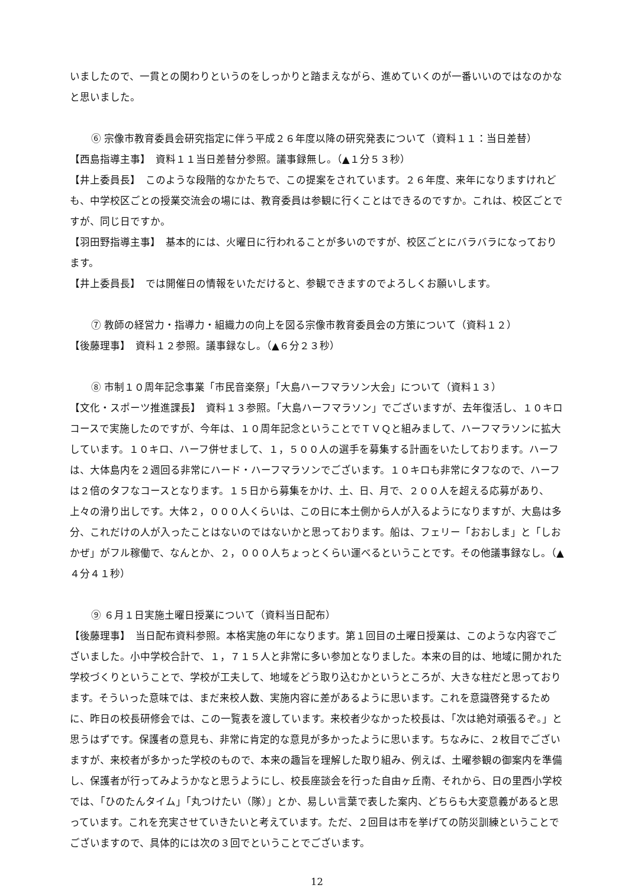いましたので、一貫との関わりというのをしっかりと踏まえながら、進めていくのが一番いいのではなのかなと思いました。
⑥ 宗像市教育委員会研究指定に伴う平成２６年度以降の研究発表について（資料１１：当日差替）
【西島指導主事】　資料１１当日差替分参照。議事録無し。（▲１分５３秒）
【井上委員長】　このような段階的なかたちで、この提案をされています。２６年度、来年になりますけれども、中学校区ごとの授業交流会の場には、教育委員は参観に行くことはできるのですか。これは、校区ごとですが、同じ日ですか。
【羽田野指導主事】　基本的には、火曜日に行われることが多いのですが、校区ごとにバラバラになっております。
【井上委員長】　では開催日の情報をいただけると、参観できますのでよろしくお願いします。
⑦ 教師の経営力・指導力・組織力の向上を図る宗像市教育委員会の方策について（資料１２）
【後藤理事】　資料１２参照。議事録なし。（▲６分２３秒）
⑧ 市制１０周年記念事業「市民音楽祭」「大島ハーフマラソン大会」について（資料１３）
【文化・スポーツ推進課長】　資料１３参照。「大島ハーフマラソン」でございますが、去年復活し、１０キロコースで実施したのですが、今年は、１０周年記念ということでＴＶＱと組みまして、ハーフマラソンに拡大しています。１０キロ、ハーフ併せまして、１，５００人の選手を募集する計画をいたしております。ハーフは、大体島内を２週回る非常にハード・ハーフマラソンでございます。１０キロも非常にタフなので、ハーフは２倍のタフなコースとなります。１５日から募集をかけ、土、日、月で、２００人を超える応募があり、上々の滑り出しです。大体２，０００人くらいは、この日に本土側から人が入るようになりますが、大島は多分、これだけの人が入ったことはないのではないかと思っております。船は、フェリー「おおしま」と「しおかぜ」がフル稼働で、なんとか、２，０００人ちょっとくらい運べるということです。その他議事録なし。（▲４分４１秒）
⑨ ６月１日実施土曜日授業について（資料当日配布）
【後藤理事】　当日配布資料参照。本格実施の年になります。第１回目の土曜日授業は、このような内容でございました。小中学校合計で、１，７１５人と非常に多い参加となりました。本来の目的は、地域に開かれた学校づくりということで、学校が工夫して、地域をどう取り込むかというところが、大きな柱だと思っております。そういった意味では、まだ来校人数、実施内容に差があるように思います。これを意識啓発するために、昨日の校長研修会では、この一覧表を渡しています。来校者少なかった校長は、「次は絶対頑張るぞ。」と思うはずです。保護者の意見も、非常に肯定的な意見が多かったように思います。ちなみに、２枚目でございますが、来校者が多かった学校のもので、本来の趣旨を理解した取り組み、例えば、土曜参観の御案内を準備し、保護者が行ってみようかなと思うようにし、校長座談会を行った自由ヶ丘南、それから、日の里西小学校では、「ひのたんタイム」「丸つけたい（隊）」とか、易しい言葉で表した案内、どちらも大変意義があると思っています。これを充実させていきたいと考えています。ただ、２回目は市を挙げての防災訓練ということでございますので、具体的には次の３回でということでございます。
12